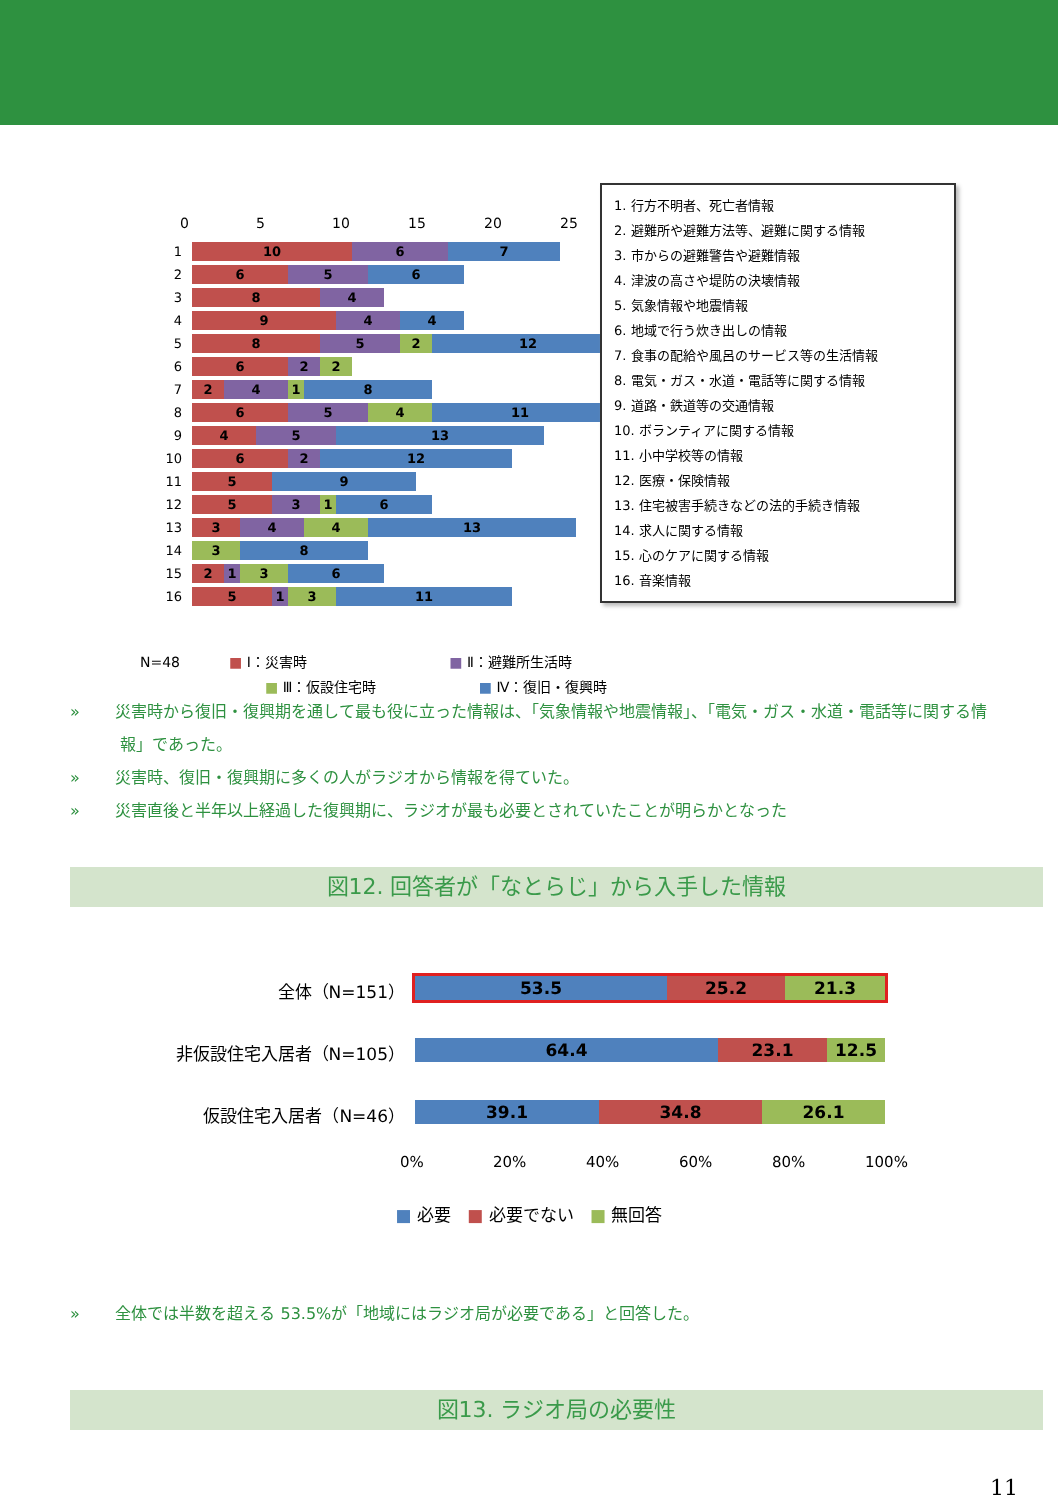0 5 10 15 20 25
1
10 6 7
2
6 5 6
3
8 4
4
9 4 4
5
8 5 2 12
6
6 2 2
7
2 4 1 8
8
6 5 4 11
9
4 5 13
10
6 2 12
11
5 9
12
5 3 1 6
13
3 4 4 13
14
3 8
15
2 1 3 6
16
5 1 3 11
1. 行方不明者、死亡者情報
2. 避難所や避難方法等、避難に関する情報
3. 市からの避難警告や避難情報
4. 津波の高さや堤防の決壊情報
5. 気象情報や地震情報
6. 地域で行う炊き出しの情報
7. 食事の配給や風呂のサービス等の生活情報
8. 電気・ガス・水道・電話等に関する情報
9. 道路・鉄道等の交通情報
10. ボランティアに関する情報
11. 小中学校等の情報
12. 医療・保険情報
13. 住宅被害手続きなどの法的手続き情報
14. 求人に関する情報
15. 心のケアに関する情報
16. 音楽情報
N=48 ■ Ⅰ：災害時 ■ Ⅱ：避難所生活時
■ Ⅲ：仮設住宅時 ■ Ⅳ：復旧・復興時
» 災害時から復旧・復興期を通して最も役に立った情報は、「気象情報や地震情報」、「電気・ガス・水道・電話等に関する情報」であった。
» 災害時、復旧・復興期に多くの人がラジオから情報を得ていた。
» 災害直後と半年以上経過した復興期に、ラジオが最も必要とされていたことが明らかとなった
図12. 回答者が「なとらじ」から入手した情報
全体（N=151）
53.5 25.2 21.3
非仮設住宅入居者（N=105）
64.4 23.1 12.5
仮設住宅入居者（N=46）
39.1 34.8 26.1
0% 20% 40% 60% 80% 100%
■ 必要 ■ 必要でない ■ 無回答
» 全体では半数を超える 53.5%が「地域にはラジオ局が必要である」と回答した。
図13. ラジオ局の必要性
11